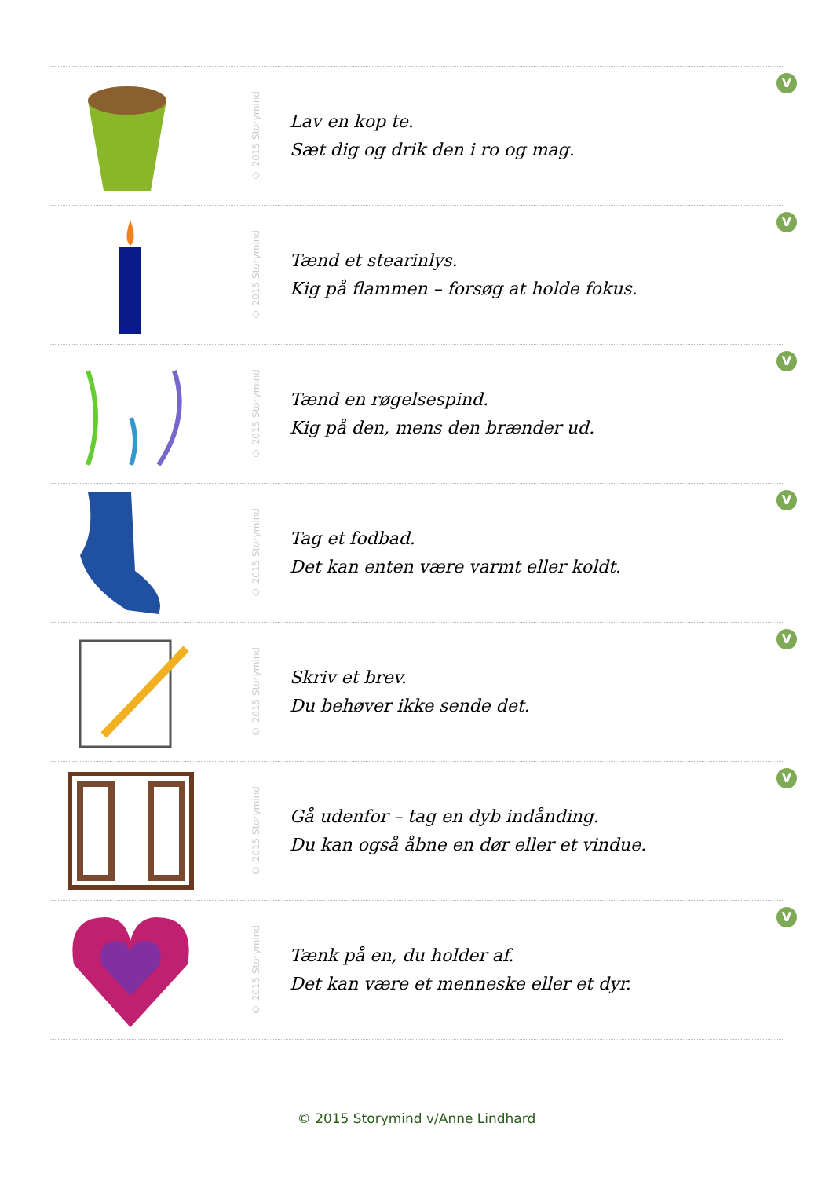© 2015 Storymind
Lav en kop te.
Sæt dig og drik den i ro og mag.
V
© 2015 Storymind
Tænd et stearinlys.
Kig på flammen – forsøg at holde fokus.
V
© 2015 Storymind
Tænd en røgelsespind.
Kig på den, mens den brænder ud.
V
© 2015 Storymind
Tag et fodbad.
Det kan enten være varmt eller koldt.
V
© 2015 Storymind
Skriv et brev.
Du behøver ikke sende det.
V
© 2015 Storymind
Gå udenfor – tag en dyb indånding.
Du kan også åbne en dør eller et vindue.
V
© 2015 Storymind
Tænk på en, du holder af.
Det kan være et menneske eller et dyr.
V
© 2015 Storymind v/Anne Lindhard